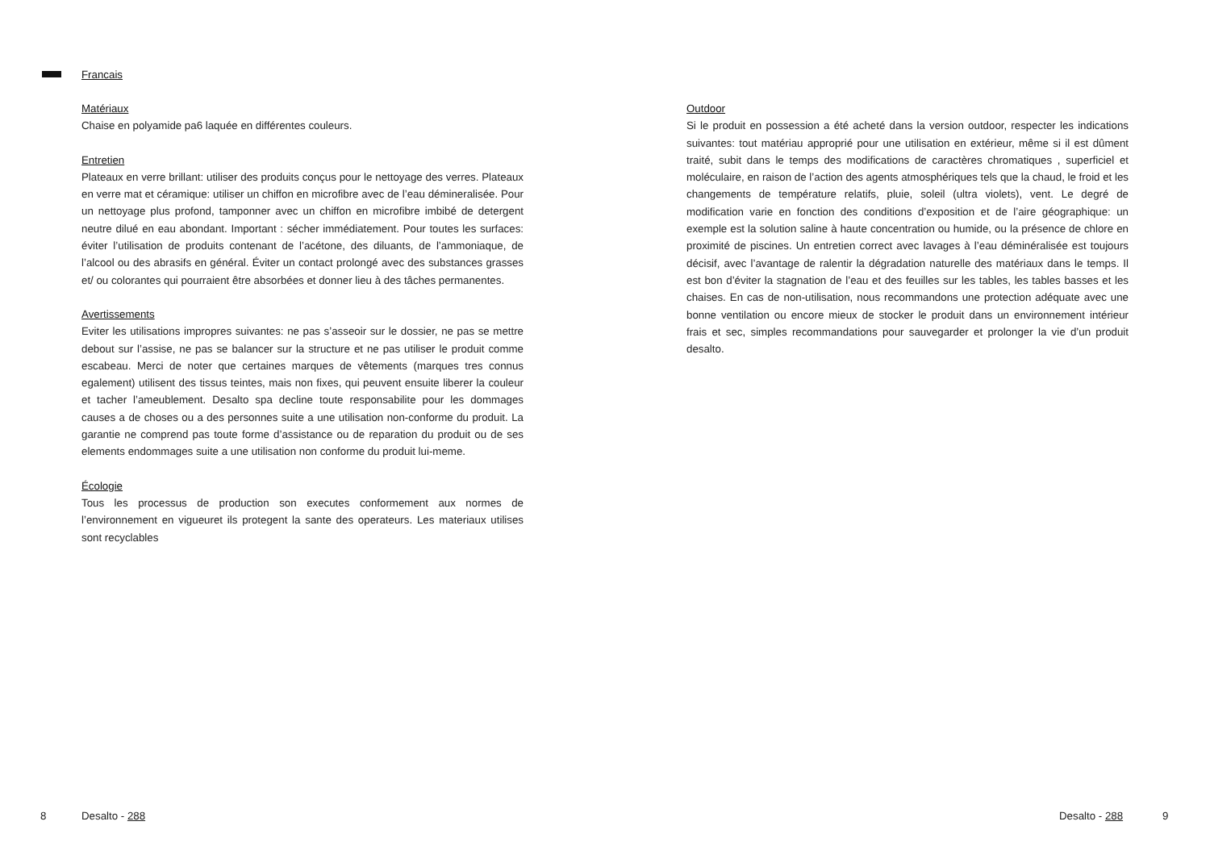Francais
Matériaux
Chaise en polyamide pa6 laquée en différentes couleurs.
Entretien
Plateaux en verre brillant: utiliser des produits conçus pour le nettoyage des verres. Plateaux en verre mat et céramique: utiliser un chiffon en microfibre avec de l’eau démineralisée. Pour un nettoyage plus profond, tamponner avec un chiffon en microfibre imbibé de detergent neutre dilué en eau abondant. Important : sécher immédiatement. Pour toutes les surfaces: éviter l’utilisation de produits contenant de l’acétone, des diluants, de l’ammoniaque, de l’alcool ou des abrasifs en général. Éviter un contact prolongé avec des substances grasses et/ ou colorantes qui pourraient être absorbées et donner lieu à des tâches permanentes.
Avertissements
Eviter les utilisations impropres suivantes: ne pas s’asseoir sur le dossier, ne pas se mettre debout sur l’assise, ne pas se balancer sur la structure et ne pas utiliser le produit comme escabeau. Merci de noter que certaines marques de vêtements (marques tres connus egalement) utilisent des tissus teintes, mais non fixes, qui peuvent ensuite liberer la couleur et tacher l’ameublement. Desalto spa decline toute responsabilite pour les dommages causes a de choses ou a des personnes suite a une utilisation non-conforme du produit. La garantie ne comprend pas toute forme d’assistance ou de reparation du produit ou de ses elements endommages suite a une utilisation non conforme du produit lui-meme.
Écologie
Tous les processus de production son executes conformement aux normes de l’environnement en vigueuret ils protegent la sante des operateurs. Les materiaux utilises sont recyclables
Outdoor
Si le produit en possession a été acheté dans la version outdoor, respecter les indications suivantes: tout matériau approprié pour une utilisation en extérieur, même si il est dûment traité, subit dans le temps des modifications de caractères chromatiques , superficiel et moléculaire, en raison de l’action des agents atmosphériques tels que la chaud, le froid et les changements de température relatifs, pluie, soleil (ultra violets), vent. Le degré de modification varie en fonction des conditions d’exposition et de l’aire géographique: un exemple est la solution saline à haute concentration ou humide, ou la présence de chlore en proximité de piscines. Un entretien correct avec lavages à l’eau déminéralisée est toujours décisif, avec l’avantage de ralentir la dégradation naturelle des matériaux dans le temps. Il est bon d’éviter la stagnation de l’eau et des feuilles sur les tables, les tables basses et les chaises. En cas de non-utilisation, nous recommandons une protection adéquate avec une bonne ventilation ou encore mieux de stocker le produit dans un environnement intérieur frais et sec, simples recommandations pour sauvegarder et prolonger la vie d’un produit desalto.
8 Desalto - 288 Desalto - 288 9